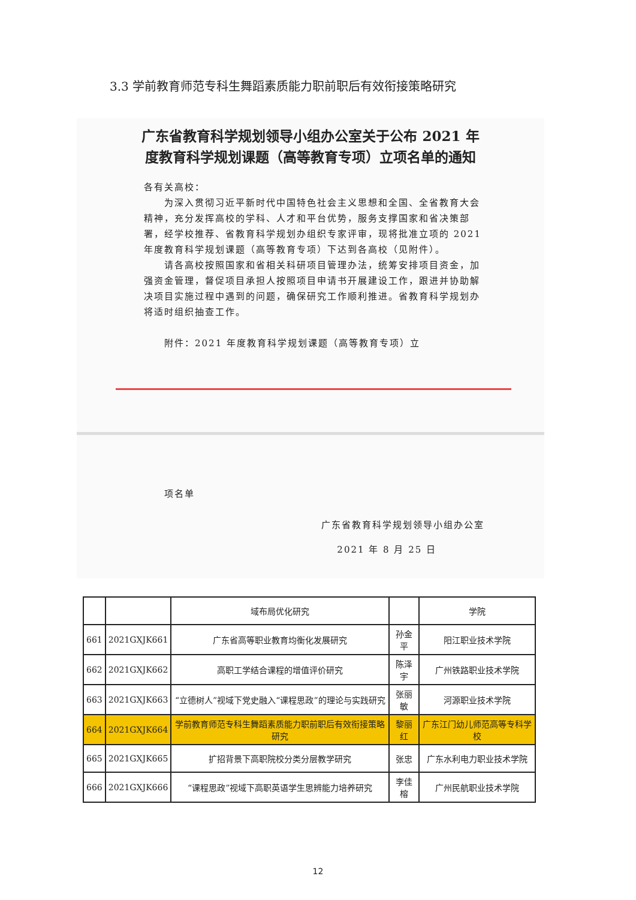3.3 学前教育师范专科生舞蹈素质能力职前职后有效衔接策略研究
广东省教育科学规划领导小组办公室关于公布 2021 年度教育科学规划课题（高等教育专项）立项名单的通知
各有关高校：
　　为深入贯彻习近平新时代中国特色社会主义思想和全国、全省教育大会精神，充分发挥高校的学科、人才和平台优势，服务支撑国家和省决策部署，经学校推荐、省教育科学规划办组织专家评审，现将批准立项的 2021 年度教育科学规划课题（高等教育专项）下达到各高校（见附件）。
　　请各高校按照国家和省相关科研项目管理办法，统筹安排项目资金，加强资金管理，督促项目承担人按照项目申请书开展建设工作，跟进并协助解决项目实施过程中遇到的问题，确保研究工作顺利推进。省教育科学规划办将适时组织抽查工作。
　　附件：2021 年度教育科学规划课题（高等教育专项）立
　　项名单
广东省教育科学规划领导小组办公室
2021 年 8 月 25 日
| | | 域布局优化研究 | | 学院 |
| 661 | 2021GXJK661 | 广东省高等职业教育均衡化发展研究 | 孙金平 | 阳江职业技术学院 |
| 662 | 2021GXJK662 | 高职工学结合课程的增值评价研究 | 陈泽宇 | 广州铁路职业技术学院 |
| 663 | 2021GXJK663 | “立德树人”视域下党史融入“课程思政”的理论与实践研究 | 张丽敏 | 河源职业技术学院 |
| 664 | 2021GXJK664 | 学前教育师范专科生舞蹈素质能力职前职后有效衔接策略研究 | 黎丽红 | 广东江门幼儿师范高等专科学校 |
| 665 | 2021GXJK665 | 扩招背景下高职院校分类分层教学研究 | 张忠 | 广东水利电力职业技术学院 |
| 666 | 2021GXJK666 | “课程思政”视域下高职英语学生思辨能力培养研究 | 李佳榕 | 广州民航职业技术学院 |
12